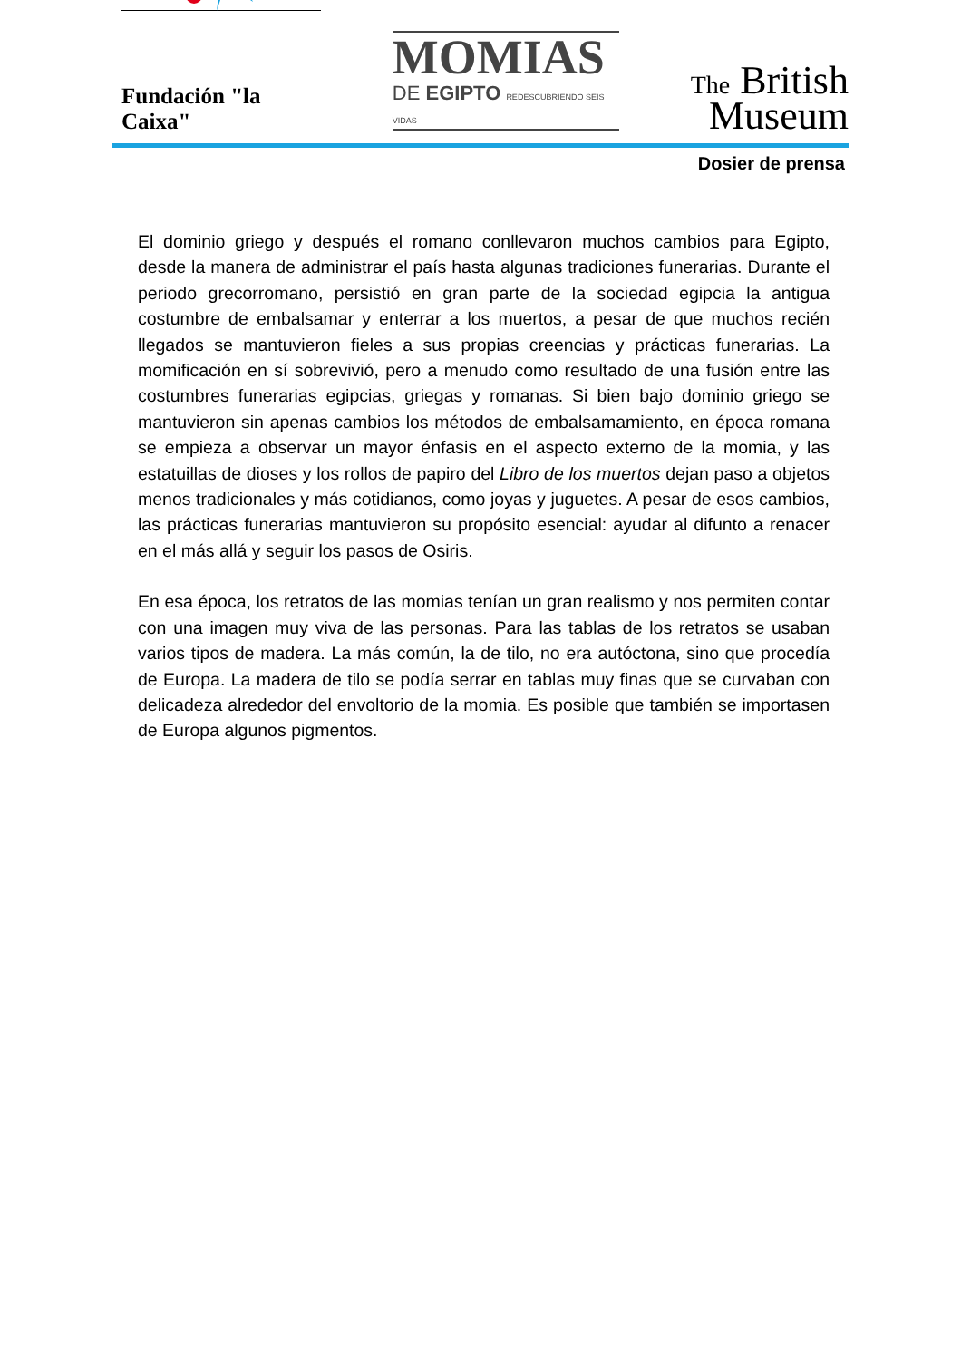Fundación "la Caixa"
MOMIAS
DE EGIPTO REDESCUBRIENDO SEIS VIDAS
The British
Museum
Dosier de prensa
El dominio griego y después el romano conllevaron muchos cambios para Egipto, desde la manera de administrar el país hasta algunas tradiciones funerarias. Durante el periodo grecorromano, persistió en gran parte de la sociedad egipcia la antigua costumbre de embalsamar y enterrar a los muertos, a pesar de que muchos recién llegados se mantuvieron fieles a sus propias creencias y prácticas funerarias. La momificación en sí sobrevivió, pero a menudo como resultado de una fusión entre las costumbres funerarias egipcias, griegas y romanas. Si bien bajo dominio griego se mantuvieron sin apenas cambios los métodos de embalsamamiento, en época romana se empieza a observar un mayor énfasis en el aspecto externo de la momia, y las estatuillas de dioses y los rollos de papiro del Libro de los muertos dejan paso a objetos menos tradicionales y más cotidianos, como joyas y juguetes. A pesar de esos cambios, las prácticas funerarias mantuvieron su propósito esencial: ayudar al difunto a renacer en el más allá y seguir los pasos de Osiris.
En esa época, los retratos de las momias tenían un gran realismo y nos permiten contar con una imagen muy viva de las personas. Para las tablas de los retratos se usaban varios tipos de madera. La más común, la de tilo, no era autóctona, sino que procedía de Europa. La madera de tilo se podía serrar en tablas muy finas que se curvaban con delicadeza alrededor del envoltorio de la momia. Es posible que también se importasen de Europa algunos pigmentos.